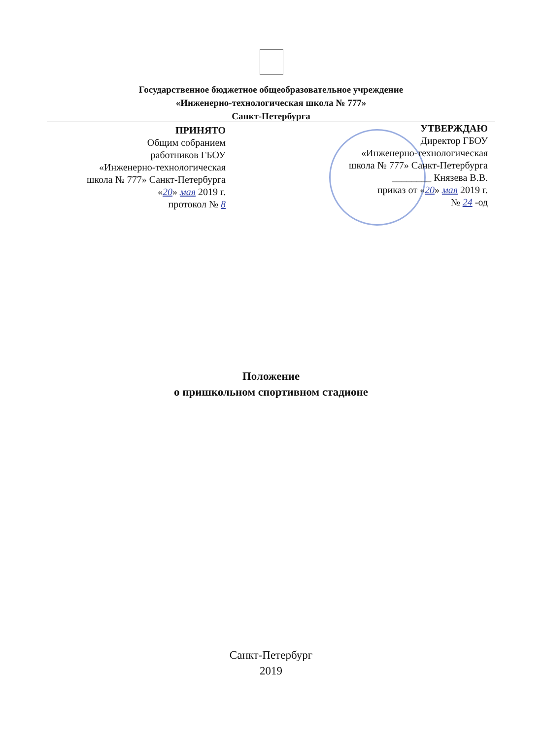Государственное бюджетное общеобразовательное учреждение
«Инженерно-технологическая школа № 777»
Санкт-Петербурга
ПРИНЯТО
Общим собранием
работников ГБОУ
«Инженерно-технологическая
школа № 777» Санкт-Петербурга
«20» мая 2019 г.
протокол № 8
УТВЕРЖДАЮ
Директор ГБОУ
«Инженерно-технологическая
школа № 777» Санкт-Петербурга
________ Князева В.В.
приказ от «20» мая 2019 г.
№ 24 -од
Положение
о пришкольном спортивном стадионе
Санкт-Петербург
2019